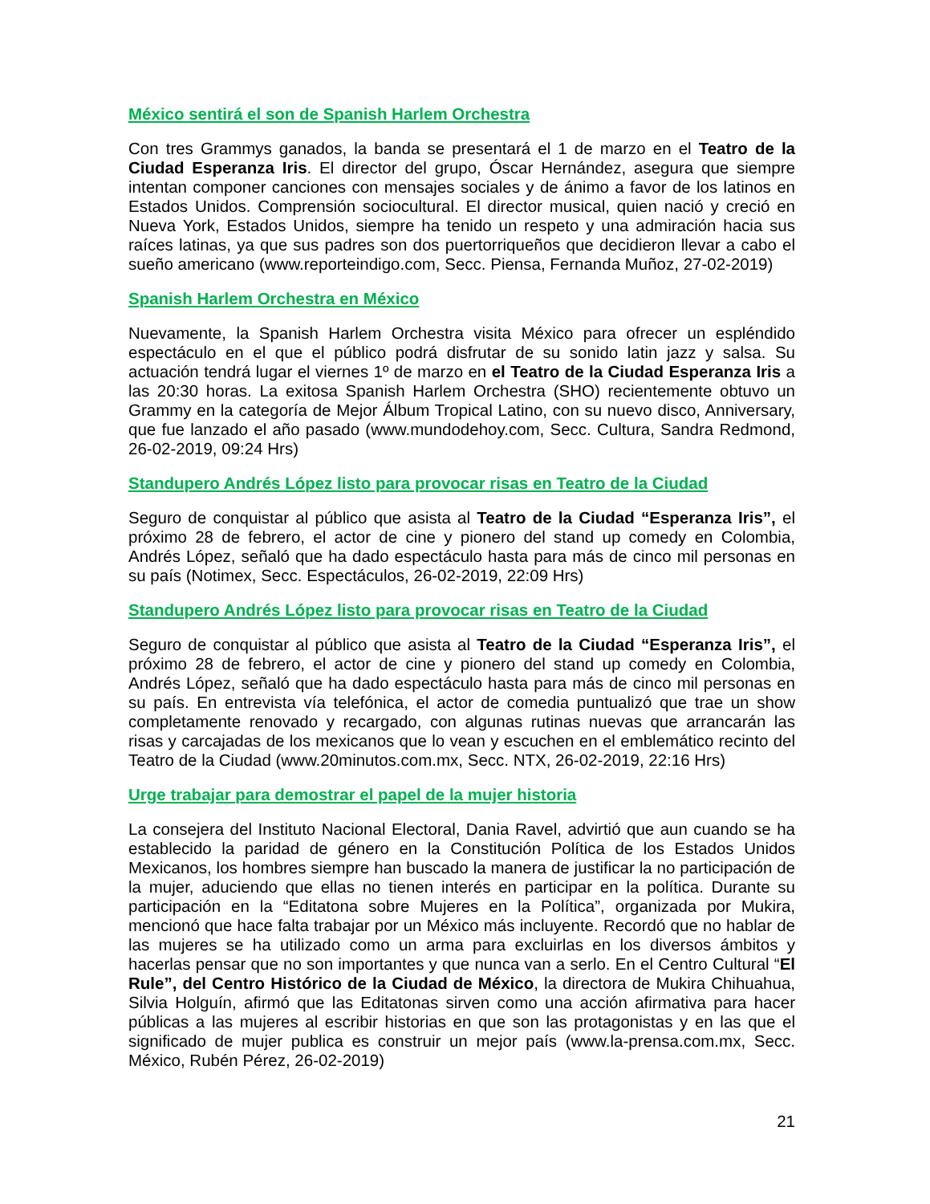México sentirá el son de Spanish Harlem Orchestra
Con tres Grammys ganados, la banda se presentará el 1 de marzo en el Teatro de la Ciudad Esperanza Iris. El director del grupo, Óscar Hernández, asegura que siempre intentan componer canciones con mensajes sociales y de ánimo a favor de los latinos en Estados Unidos. Comprensión sociocultural. El director musical, quien nació y creció en Nueva York, Estados Unidos, siempre ha tenido un respeto y una admiración hacia sus raíces latinas, ya que sus padres son dos puertorriqueños que decidieron llevar a cabo el sueño americano (www.reporteindigo.com, Secc. Piensa, Fernanda Muñoz, 27-02-2019)
Spanish Harlem Orchestra en México
Nuevamente, la Spanish Harlem Orchestra visita México para ofrecer un espléndido espectáculo en el que el público podrá disfrutar de su sonido latin jazz y salsa. Su actuación tendrá lugar el viernes 1º de marzo en el Teatro de la Ciudad Esperanza Iris a las 20:30 horas. La exitosa Spanish Harlem Orchestra (SHO) recientemente obtuvo un Grammy en la categoría de Mejor Álbum Tropical Latino, con su nuevo disco, Anniversary, que fue lanzado el año pasado (www.mundodehoy.com, Secc. Cultura, Sandra Redmond, 26-02-2019, 09:24 Hrs)
Standupero Andrés López listo para provocar risas en Teatro de la Ciudad
Seguro de conquistar al público que asista al Teatro de la Ciudad “Esperanza Iris”, el próximo 28 de febrero, el actor de cine y pionero del stand up comedy en Colombia, Andrés López, señaló que ha dado espectáculo hasta para más de cinco mil personas en su país (Notimex, Secc. Espectáculos, 26-02-2019, 22:09 Hrs)
Standupero Andrés López listo para provocar risas en Teatro de la Ciudad
Seguro de conquistar al público que asista al Teatro de la Ciudad “Esperanza Iris”, el próximo 28 de febrero, el actor de cine y pionero del stand up comedy en Colombia, Andrés López, señaló que ha dado espectáculo hasta para más de cinco mil personas en su país. En entrevista vía telefónica, el actor de comedia puntualizó que trae un show completamente renovado y recargado, con algunas rutinas nuevas que arrancarán las risas y carcajadas de los mexicanos que lo vean y escuchen en el emblemático recinto del Teatro de la Ciudad (www.20minutos.com.mx, Secc. NTX, 26-02-2019, 22:16 Hrs)
Urge trabajar para demostrar el papel de la mujer historia
La consejera del Instituto Nacional Electoral, Dania Ravel, advirtió que aun cuando se ha establecido la paridad de género en la Constitución Política de los Estados Unidos Mexicanos, los hombres siempre han buscado la manera de justificar la no participación de la mujer, aduciendo que ellas no tienen interés en participar en la política. Durante su participación en la “Editatona sobre Mujeres en la Política”, organizada por Mukira, mencionó que hace falta trabajar por un México más incluyente. Recordó que no hablar de las mujeres se ha utilizado como un arma para excluirlas en los diversos ámbitos y hacerlas pensar que no son importantes y que nunca van a serlo. En el Centro Cultural “El Rule”, del Centro Histórico de la Ciudad de México, la directora de Mukira Chihuahua, Silvia Holguín, afirmó que las Editatonas sirven como una acción afirmativa para hacer públicas a las mujeres al escribir historias en que son las protagonistas y en las que el significado de mujer publica es construir un mejor país (www.la-prensa.com.mx, Secc. México, Rubén Pérez, 26-02-2019)
21